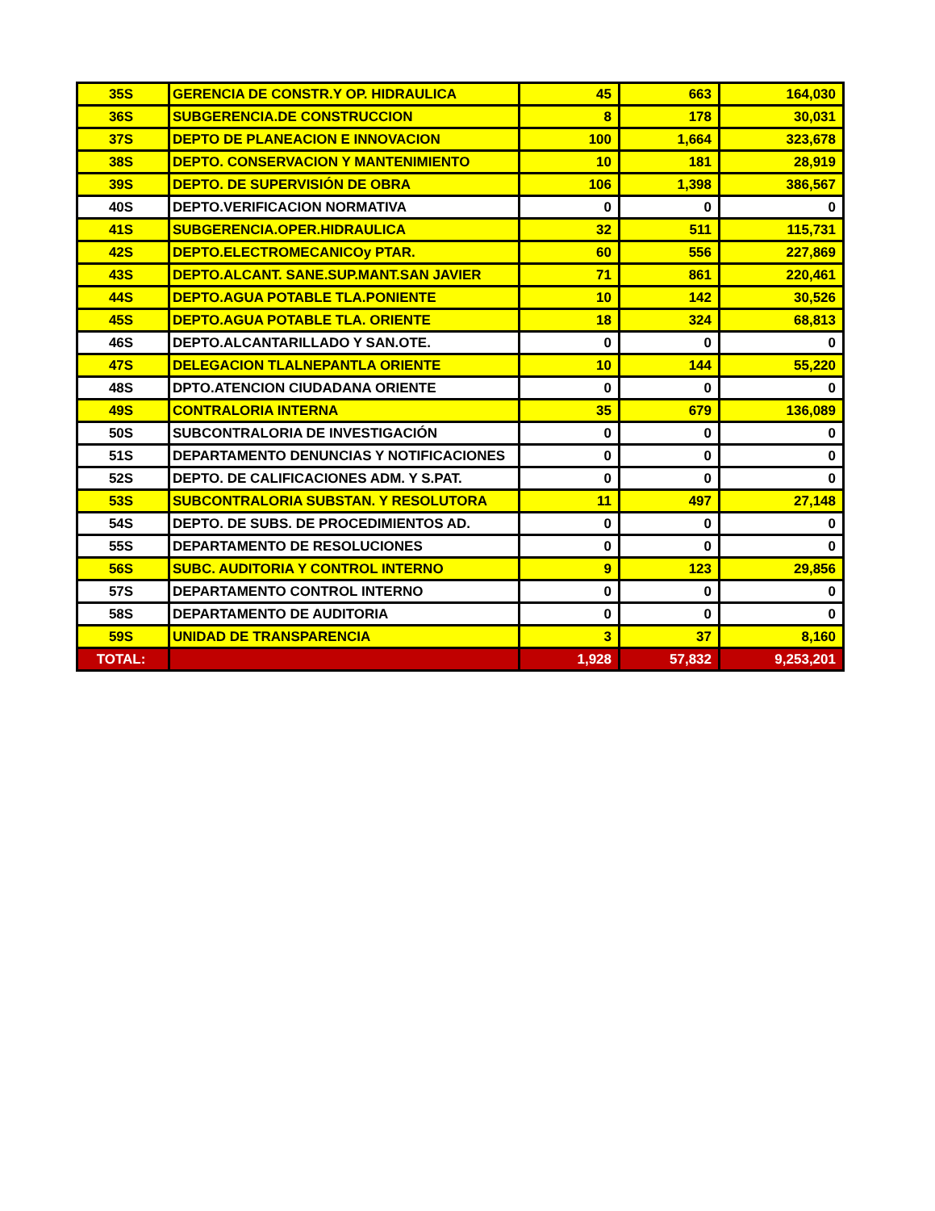| 35S | GERENCIA DE CONSTR.Y OP. HIDRAULICA | 45 | 663 | 164,030 |
| 36S | SUBGERENCIA.DE CONSTRUCCION | 8 | 178 | 30,031 |
| 37S | DEPTO DE PLANEACION E INNOVACION | 100 | 1,664 | 323,678 |
| 38S | DEPTO. CONSERVACION Y MANTENIMIENTO | 10 | 181 | 28,919 |
| 39S | DEPTO. DE SUPERVISIÓN DE OBRA | 106 | 1,398 | 386,567 |
| 40S | DEPTO.VERIFICACION NORMATIVA | 0 | 0 | 0 |
| 41S | SUBGERENCIA.OPER.HIDRAULICA | 32 | 511 | 115,731 |
| 42S | DEPTO.ELECTROMECANICOy PTAR. | 60 | 556 | 227,869 |
| 43S | DEPTO.ALCANT. SANE.SUP.MANT.SAN JAVIER | 71 | 861 | 220,461 |
| 44S | DEPTO.AGUA POTABLE TLA.PONIENTE | 10 | 142 | 30,526 |
| 45S | DEPTO.AGUA POTABLE TLA. ORIENTE | 18 | 324 | 68,813 |
| 46S | DEPTO.ALCANTARILLADO Y SAN.OTE. | 0 | 0 | 0 |
| 47S | DELEGACION TLALNEPANTLA ORIENTE | 10 | 144 | 55,220 |
| 48S | DPTO.ATENCION CIUDADANA ORIENTE | 0 | 0 | 0 |
| 49S | CONTRALORIA INTERNA | 35 | 679 | 136,089 |
| 50S | SUBCONTRALORIA DE INVESTIGACIÓN | 0 | 0 | 0 |
| 51S | DEPARTAMENTO DENUNCIAS Y NOTIFICACIONES | 0 | 0 | 0 |
| 52S | DEPTO. DE CALIFICACIONES ADM. Y S.PAT. | 0 | 0 | 0 |
| 53S | SUBCONTRALORIA SUBSTAN. Y RESOLUTORA | 11 | 497 | 27,148 |
| 54S | DEPTO. DE SUBS. DE PROCEDIMIENTOS AD. | 0 | 0 | 0 |
| 55S | DEPARTAMENTO DE RESOLUCIONES | 0 | 0 | 0 |
| 56S | SUBC. AUDITORIA Y CONTROL INTERNO | 9 | 123 | 29,856 |
| 57S | DEPARTAMENTO CONTROL INTERNO | 0 | 0 | 0 |
| 58S | DEPARTAMENTO DE AUDITORIA | 0 | 0 | 0 |
| 59S | UNIDAD DE TRANSPARENCIA | 3 | 37 | 8,160 |
| TOTAL: | | 1,928 | 57,832 | 9,253,201 |